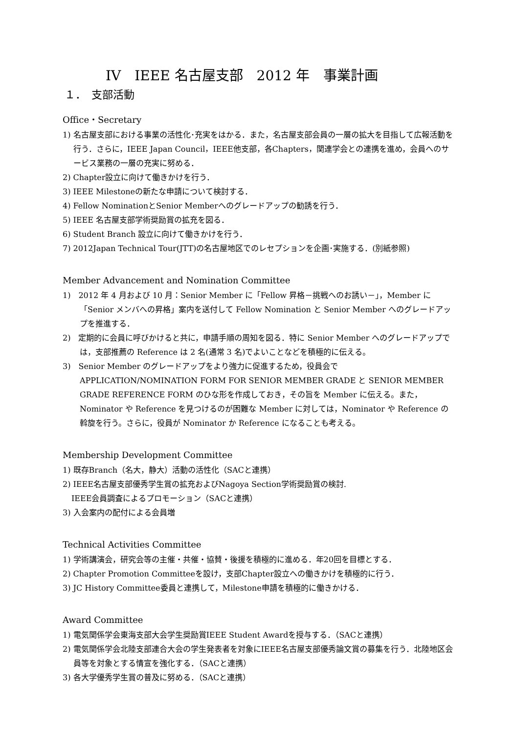IV　IEEE 名古屋支部　2012 年　事業計画
１．　支部活動
Office・Secretary
1) 名古屋支部における事業の活性化･充実をはかる．また，名古屋支部会員の一層の拡大を目指して広報活動を行う．さらに，IEEE Japan Council，IEEE他支部，各Chapters，関連学会との連携を進め，会員へのサービス業務の一層の充実に努める．
2) Chapter設立に向けて働きかけを行う．
3) IEEE Milestoneの新たな申請について検討する．
4) Fellow NominationとSenior Memberへのグレードアップの勧誘を行う．
5) IEEE 名古屋支部学術奨励賞の拡充を図る．
6) Student Branch 設立に向けて働きかけを行う．
7) 2012Japan Technical Tour(JTT)の名古屋地区でのレセプションを企画･実施する．(別紙参照)
Member Advancement and Nomination Committee
1)　2012 年 4 月および 10 月：Senior Member に「Fellow 昇格－挑戦へのお誘い－」，Member に「Senior メンバへの昇格」案内を送付して Fellow Nomination と Senior Member へのグレードアップを推進する．
2)　定期的に会員に呼びかけると共に，申請手順の周知を図る．特に Senior Member へのグレードアップでは，支部推薦の Reference は 2 名(通常 3 名)でよいことなどを積極的に伝える。
3)　Senior Member のグレードアップをより強力に促進するため，役員会で APPLICATION/NOMINATION FORM FOR SENIOR MEMBER GRADE と SENIOR MEMBER GRADE REFERENCE FORM のひな形を作成しておき，その旨を Member に伝える。また，Nominator や Reference を見つけるのが困難な Member に対しては，Nominator や Reference の斡旋を行う。さらに，役員が Nominator か Reference になることも考える。
Membership Development Committee
1) 既存Branch（名大，静大）活動の活性化（SACと連携）
2) IEEE名古屋支部優秀学生賞の拡充およびNagoya Section学術奨励賞の検討.
IEEE会員調査によるプロモーション（SACと連携）
3) 入会案内の配付による会員増
Technical Activities Committee
1) 学術講演会，研究会等の主催・共催・協賛・後援を積極的に進める．年20回を目標とする．
2) Chapter Promotion Committeeを設け，支部Chapter設立への働きかけを積極的に行う．
3) JC History Committee委員と連携して，Milestone申請を積極的に働きかける．
Award Committee
1) 電気関係学会東海支部大会学生奨励賞IEEE Student Awardを授与する．（SACと連携）
2) 電気関係学会北陸支部連合大会の学生発表者を対象にIEEE名古屋支部優秀論文賞の募集を行う．北陸地区会員等を対象とする情宣を強化する．（SACと連携）
3) 各大学優秀学生賞の普及に努める．（SACと連携）